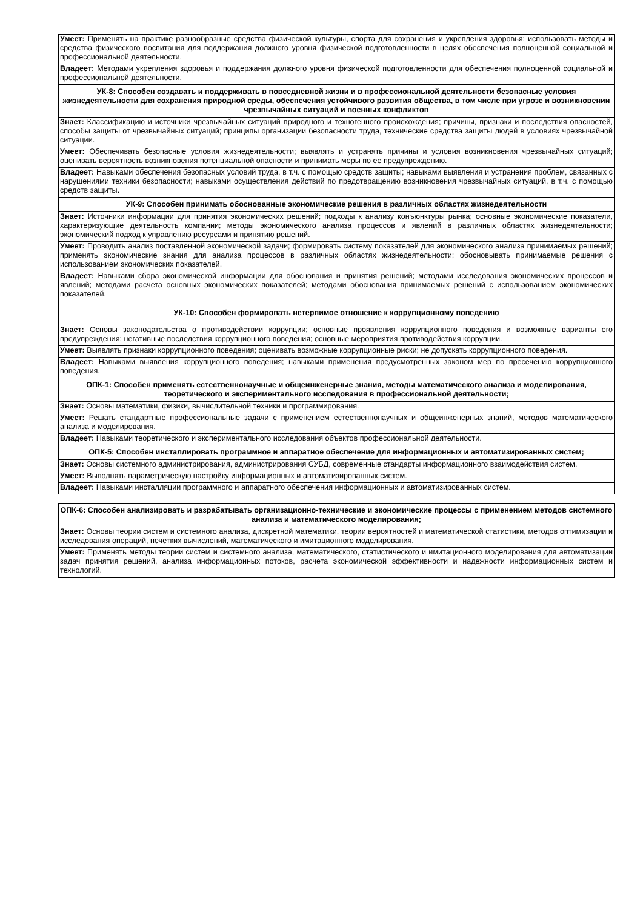| Умеет: Применять на практике разнообразные средства физической культуры, спорта для сохранения и укрепления здоровья; использовать методы и средства физического воспитания для поддержания должного уровня физической подготовленности в целях обеспечения полноценной социальной и профессиональной деятельности. |
| Владеет: Методами укрепления здоровья и поддержания должного уровня физической подготовленности для обеспечения полноценной социальной и профессиональной деятельности. |
| УК-8: Способен создавать и поддерживать в повседневной жизни и в профессиональной деятельности безопасные условия жизнедеятельности для сохранения природной среды, обеспечения устойчивого развития общества, в том числе при угрозе и возникновении чрезвычайных ситуаций и военных конфликтов |
| Знает: Классификацию и источники чрезвычайных ситуаций природного и техногенного происхождения; причины, признаки и последствия опасностей, способы защиты от чрезвычайных ситуаций; принципы организации безопасности труда, технические средства защиты людей в условиях чрезвычайной ситуации. |
| Умеет: Обеспечивать безопасные условия жизнедеятельности; выявлять и устранять причины и условия возникновения чрезвычайных ситуаций; оценивать вероятность возникновения потенциальной опасности и принимать меры по ее предупреждению. |
| Владеет: Навыками обеспечения безопасных условий труда, в т.ч. с помощью средств защиты; навыками выявления и устранения проблем, связанных с нарушениями техники безопасности; навыками осуществления действий по предотвращению возникновения чрезвычайных ситуаций, в т.ч. с помощью средств защиты. |
| УК-9: Способен принимать обоснованные экономические решения в различных областях жизнедеятельности |
| Знает: Источники информации для принятия экономических решений; подходы к анализу конъюнктуры рынка; основные экономические показатели, характеризующие деятельность компании; методы экономического анализа процессов и явлений в различных областях жизнедеятельности; экономический подход к управлению ресурсами и принятию решений. |
| Умеет: Проводить анализ поставленной экономической задачи; формировать систему показателей для экономического анализа принимаемых решений; применять экономические знания для анализа процессов в различных областях жизнедеятельности; обосновывать принимаемые решения с использованием экономических показателей. |
| Владеет: Навыками сбора экономической информации для обоснования и принятия решений; методами исследования экономических процессов и явлений; методами расчета основных экономических показателей; методами обоснования принимаемых решений с использованием экономических показателей. |
| УК-10: Способен формировать нетерпимое отношение к коррупционному поведению |
| Знает: Основы законодательства о противодействии коррупции; основные проявления коррупционного поведения и возможные варианты его предупреждения; негативные последствия коррупционного поведения; основные мероприятия противодействия коррупции. |
| Умеет: Выявлять признаки коррупционного поведения; оценивать возможные коррупционные риски; не допускать коррупционного поведения. |
| Владеет: Навыками выявления коррупционного поведения; навыками применения предусмотренных законом мер по пресечению коррупционного поведения. |
| ОПК-1: Способен применять естественнонаучные и общеинженерные знания, методы математического анализа и моделирования, теоретического и экспериментального исследования в профессиональной деятельности; |
| Знает: Основы математики, физики, вычислительной техники и программирования. |
| Умеет: Решать стандартные профессиональные задачи с применением естественнонаучных и общеинженерных знаний, методов математического анализа и моделирования. |
| Владеет: Навыками теоретического и экспериментального исследования объектов профессиональной деятельности. |
| ОПК-5: Способен инсталлировать программное и аппаратное обеспечение для информационных и автоматизированных систем; |
| Знает: Основы системного администрирования, администрирования СУБД, современные стандарты информационного взаимодействия систем. |
| Умеет: Выполнять параметрическую настройку информационных и автоматизированных систем. |
| Владеет: Навыками инсталляции программного и аппаратного обеспечения информационных и автоматизированных систем. |
| ОПК-6: Способен анализировать и разрабатывать организационно-технические и экономические процессы с применением методов системного анализа и математического моделирования; |
| Знает: Основы теории систем и системного анализа, дискретной математики, теории вероятностей и математической статистики, методов оптимизации и исследования операций, нечетких вычислений, математического и имитационного моделирования. |
| Умеет: Применять методы теории систем и системного анализа, математического, статистического и имитационного моделирования для автоматизации задач принятия решений, анализа информационных потоков, расчета экономической эффективности и надежности информационных систем и технологий. |